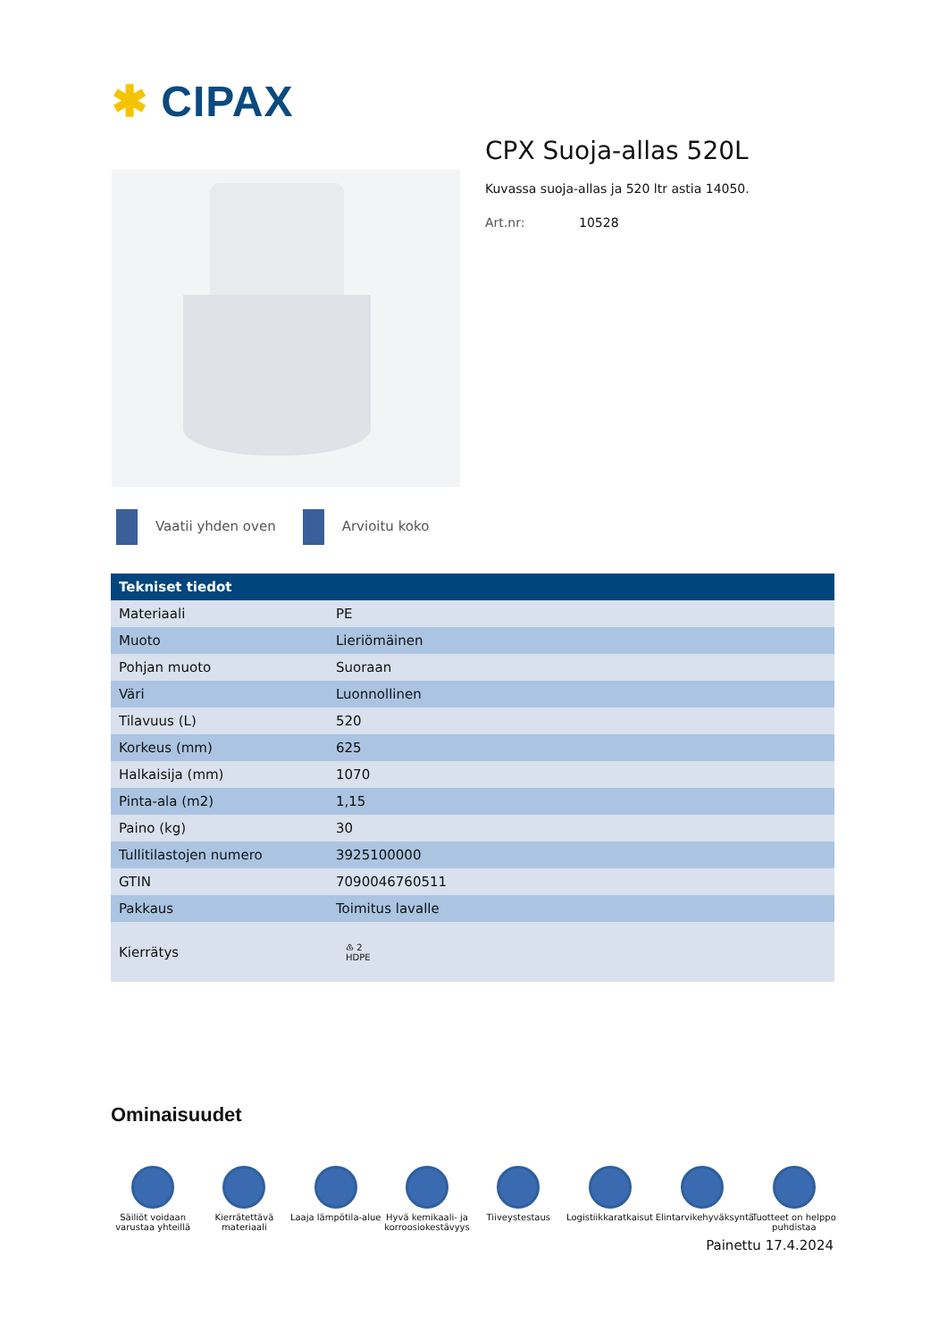✱ CIPAX
CPX Suoja-allas 520L
Kuvassa suoja-allas ja 520 ltr astia 14050.
Art.nr: 10528
Vaatii yhden oven Arvioitu koko
| Tekniset tiedot | |
| --- | --- |
| Materiaali | PE |
| Muoto | Lieriömäinen |
| Pohjan muoto | Suoraan |
| Väri | Luonnollinen |
| Tilavuus (L) | 520 |
| Korkeus (mm) | 625 |
| Halkaisija (mm) | 1070 |
| Pinta-ala (m2) | 1,15 |
| Paino (kg) | 30 |
| Tullitilastojen numero | 3925100000 |
| GTIN | 7090046760511 |
| Pakkaus | Toimitus lavalle |
| Kierrätys | ♳ 2 HDPE |
Ominaisuudet
Säiliöt voidaan varustaa yhteillä
Kierrätettävä materiaali
Laaja lämpötila-alue
Hyvä kemikaali- ja korroosiokestävyys
Tiiveystestaus Logistiikkaratkaisut
Elintarvikehyväksyntä
Tuotteet on helppo puhdistaa
Painettu 17.4.2024